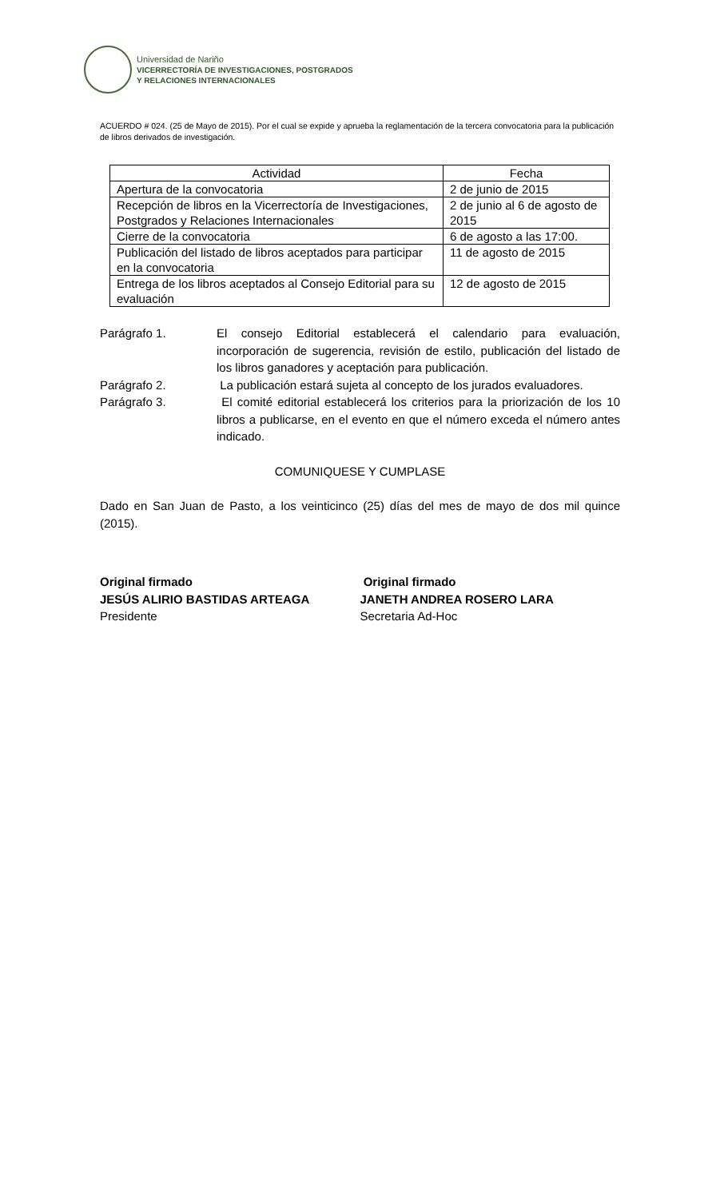Universidad de Nariño
VICERRECTORÍA DE INVESTIGACIONES, POSTGRADOS
Y RELACIONES INTERNACIONALES
ACUERDO # 024. (25 de Mayo de 2015). Por el cual se expide y aprueba la reglamentación de la tercera convocatoria para la publicación de libros derivados de investigación.
| Actividad | Fecha |
| --- | --- |
| Apertura de la convocatoria | 2 de junio de 2015 |
| Recepción de libros en la Vicerrectoría de Investigaciones, Postgrados y Relaciones Internacionales | 2 de junio al 6 de agosto de 2015 |
| Cierre de la convocatoria | 6 de agosto a las 17:00. |
| Publicación del listado de libros aceptados para participar en la convocatoria | 11 de agosto de 2015 |
| Entrega de los libros aceptados al Consejo Editorial para su evaluación | 12 de agosto de 2015 |
Parágrafo 1. El consejo Editorial establecerá el calendario para evaluación, incorporación de sugerencia, revisión de estilo, publicación del listado de los libros ganadores y aceptación para publicación.
Parágrafo 2. La publicación estará sujeta al concepto de los jurados evaluadores.
Parágrafo 3. El comité editorial establecerá los criterios para la priorización de los 10 libros a publicarse, en el evento en que el número exceda el número antes indicado.
COMUNIQUESE Y CUMPLASE
Dado en San Juan de Pasto, a los veinticinco (25) días del mes de mayo de dos mil quince (2015).
Original firmado
JESÚS ALIRIO BASTIDAS ARTEAGA
Presidente
Original firmado
JANETH ANDREA ROSERO LARA
Secretaria Ad-Hoc